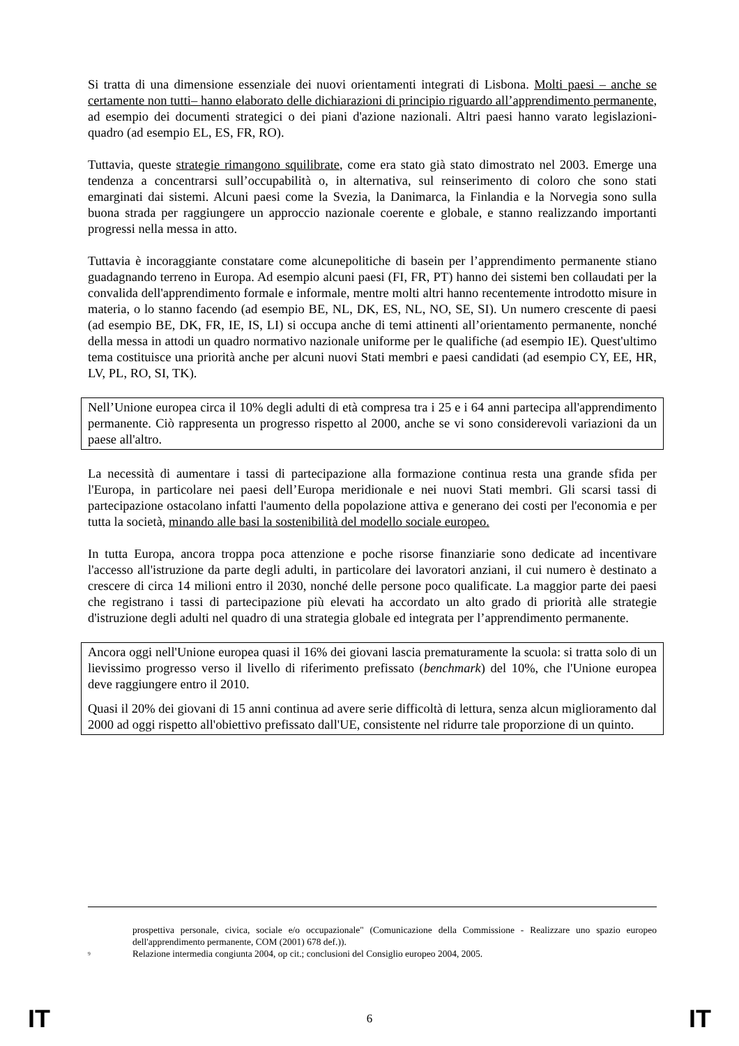Si tratta di una dimensione essenziale dei nuovi orientamenti integrati di Lisbona. Molti paesi – anche se certamente non tutti– hanno elaborato delle dichiarazioni di principio riguardo all’apprendimento permanente, ad esempio dei documenti strategici o dei piani d'azione nazionali. Altri paesi hanno varato legislazioni-quadro (ad esempio EL, ES, FR, RO).
Tuttavia, queste strategie rimangono squilibrate, come era stato già stato dimostrato nel 2003. Emerge una tendenza a concentrarsi sull’occupabilità o, in alternativa, sul reinserimento di coloro che sono stati emarginati dai sistemi. Alcuni paesi come la Svezia, la Danimarca, la Finlandia e la Norvegia sono sulla buona strada per raggiungere un approccio nazionale coerente e globale, e stanno realizzando importanti progressi nella messa in atto.
Tuttavia è incoraggiante constatare come alcunepolitiche di basein per l’apprendimento permanente stiano guadagnando terreno in Europa. Ad esempio alcuni paesi (FI, FR, PT) hanno dei sistemi ben collaudati per la convalida dell'apprendimento formale e informale, mentre molti altri hanno recentemente introdotto misure in materia, o lo stanno facendo (ad esempio BE, NL, DK, ES, NL, NO, SE, SI). Un numero crescente di paesi (ad esempio BE, DK, FR, IE, IS, LI) si occupa anche di temi attinenti all’orientamento permanente, nonché della messa in attodi un quadro normativo nazionale uniforme per le qualifiche (ad esempio IE). Quest'ultimo tema costituisce una priorità anche per alcuni nuovi Stati membri e paesi candidati (ad esempio CY, EE, HR, LV, PL, RO, SI, TK).
Nell’Unione europea circa il 10% degli adulti di età compresa tra i 25 e i 64 anni partecipa all'apprendimento permanente. Ciò rappresenta un progresso rispetto al 2000, anche se vi sono considerevoli variazioni da un paese all'altro.
La necessità di aumentare i tassi di partecipazione alla formazione continua resta una grande sfida per l'Europa, in particolare nei paesi dell’Europa meridionale e nei nuovi Stati membri. Gli scarsi tassi di partecipazione ostacolano infatti l'aumento della popolazione attiva e generano dei costi per l'economia e per tutta la società, minando alle basi la sostenibilità del modello sociale europeo.
In tutta Europa, ancora troppa poca attenzione e poche risorse finanziarie sono dedicate ad incentivare l'accesso all'istruzione da parte degli adulti, in particolare dei lavoratori anziani, il cui numero è destinato a crescere di circa 14 milioni entro il 2030, nonché delle persone poco qualificate. La maggior parte dei paesi che registrano i tassi di partecipazione più elevati ha accordato un alto grado di priorità alle strategie d'istruzione degli adulti nel quadro di una strategia globale ed integrata per l’apprendimento permanente.
Ancora oggi nell'Unione europea quasi il 16% dei giovani lascia prematuramente la scuola: si tratta solo di un lievissimo progresso verso il livello di riferimento prefissato (benchmark) del 10%, che l'Unione europea deve raggiungere entro il 2010.
Quasi il 20% dei giovani di 15 anni continua ad avere serie difficoltà di lettura, senza alcun miglioramento dal 2000 ad oggi rispetto all'obiettivo prefissato dall'UE, consistente nel ridurre tale proporzione di un quinto.
prospettiva personale, civica, sociale e/o occupazionale" (Comunicazione della Commissione - Realizzare uno spazio europeo dell'apprendimento permanente, COM (2001) 678 def.)).
<sup>9</sup>
Relazione intermedia congiunta 2004, op cit.; conclusioni del Consiglio europeo 2004, 2005.
IT 6 IT